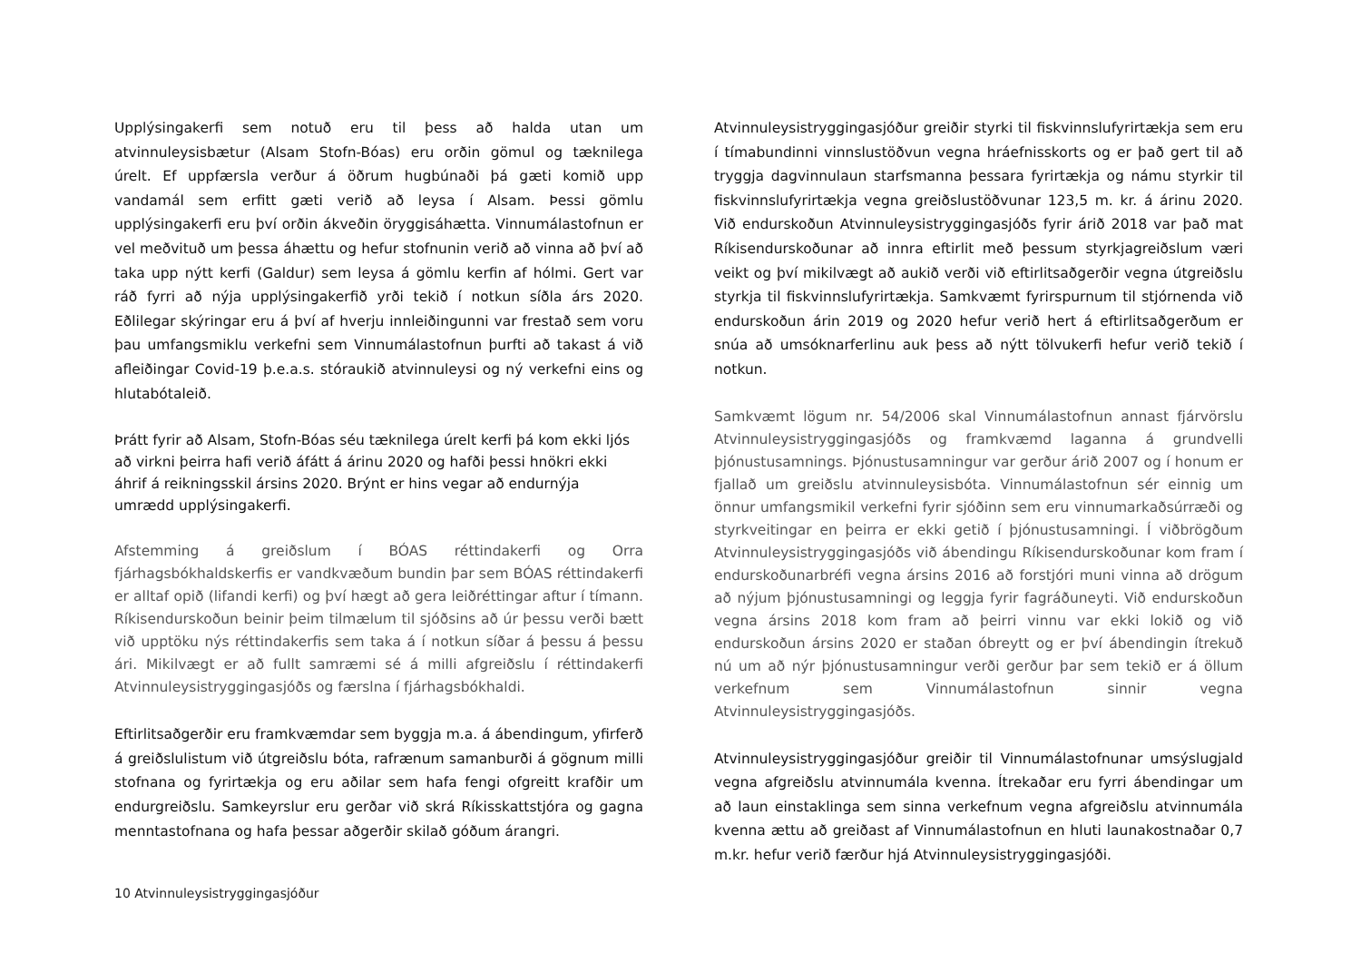Upplýsingakerfi sem notuð eru til þess að halda utan um atvinnuleysisbætur (Alsam Stofn-Bóas) eru orðin gömul og tæknilega úrelt. Ef uppfærsla verður á öðrum hugbúnaði þá gæti komið upp vandamál sem erfitt gæti verið að leysa í Alsam. Þessi gömlu upplýsingakerfi eru því orðin ákveðin öryggisáhætta. Vinnumálastofnun er vel meðvituð um þessa áhættu og hefur stofnunin verið að vinna að því að taka upp nýtt kerfi (Galdur) sem leysa á gömlu kerfin af hólmi. Gert var ráð fyrri að nýja upplýsingakerfið yrði tekið í notkun síðla árs 2020. Eðlilegar skýringar eru á því af hverju innleiðingunni var frestað sem voru þau umfangsmiklu verkefni sem Vinnumálastofnun þurfti að takast á við afleiðingar Covid-19 þ.e.a.s. stóraukið atvinnuleysi og ný verkefni eins og hlutabótaleið.
Þrátt fyrir að Alsam, Stofn-Bóas séu tæknilega úrelt kerfi þá kom ekki ljós að virkni þeirra hafi verið áfátt á árinu 2020 og hafði þessi hnökri ekki áhrif á reikningsskil ársins 2020. Brýnt er hins vegar að endurnýja umrædd upplýsingakerfi.
Afstemming á greiðslum í BÓAS réttindakerfi og Orra fjárhagsbókhaldskerfis er vandkvæðum bundin þar sem BÓAS réttindakerfi er alltaf opið (lifandi kerfi) og því hægt að gera leiðréttingar aftur í tímann. Ríkisendurskoðun beinir þeim tilmælum til sjóðsins að úr þessu verði bætt við upptöku nýs réttindakerfis sem taka á í notkun síðar á þessu á þessu ári. Mikilvægt er að fullt samræmi sé á milli afgreiðslu í réttindakerfi Atvinnuleysistryggingasjóðs og færslna í fjárhagsbókhaldi.
Eftirlitsaðgerðir eru framkvæmdar sem byggja m.a. á ábendingum, yfirferð á greiðslulistum við útgreiðslu bóta, rafrænum samanburði á gögnum milli stofnana og fyrirtækja og eru aðilar sem hafa fengi ofgreitt krafðir um endurgreiðslu. Samkeyrslur eru gerðar við skrá Ríkisskattstjóra og gagna menntastofnana og hafa þessar aðgerðir skilað góðum árangri.
Atvinnuleysistryggingasjóður greiðir styrki til fiskvinnslufyrirtækja sem eru í tímabundinni vinnslustöðvun vegna hráefnisskorts og er það gert til að tryggja dagvinnulaun starfsmanna þessara fyrirtækja og námu styrkir til fiskvinnslufyrirtækja vegna greiðslustöðvunar 123,5 m. kr. á árinu 2020. Við endurskoðun Atvinnuleysistryggingasjóðs fyrir árið 2018 var það mat Ríkisendurskoðunar að innra eftirlit með þessum styrkjagreiðslum væri veikt og því mikilvægt að aukið verði við eftirlitsaðgerðir vegna útgreiðslu styrkja til fiskvinnslufyrirtækja. Samkvæmt fyrirspurnum til stjórnenda við endurskoðun árin 2019 og 2020 hefur verið hert á eftirlitsaðgerðum er snúa að umsóknarferlinu auk þess að nýtt tölvukerfi hefur verið tekið í notkun.
Samkvæmt lögum nr. 54/2006 skal Vinnumálastofnun annast fjárvörslu Atvinnuleysistryggingasjóðs og framkvæmd laganna á grundvelli þjónustusamnings. Þjónustusamningur var gerður árið 2007 og í honum er fjallað um greiðslu atvinnuleysisbóta. Vinnumálastofnun sér einnig um önnur umfangsmikil verkefni fyrir sjóðinn sem eru vinnumarkaðsúrræði og styrkveitingar en þeirra er ekki getið í þjónustusamningi. Í viðbrögðum Atvinnuleysistryggingasjóðs við ábendingu Ríkisendurskoðunar kom fram í endurskoðunarbréfi vegna ársins 2016 að forstjóri muni vinna að drögum að nýjum þjónustusamningi og leggja fyrir fagráðuneyti. Við endurskoðun vegna ársins 2018 kom fram að þeirri vinnu var ekki lokið og við endurskoðun ársins 2020 er staðan óbreytt og er því ábendingin ítrekuð nú um að nýr þjónustusamningur verði gerður þar sem tekið er á öllum verkefnum sem Vinnumálastofnun sinnir vegna Atvinnuleysistryggingasjóðs.
Atvinnuleysistryggingasjóður greiðir til Vinnumálastofnunar umsýslugjald vegna afgreiðslu atvinnumála kvenna. Ítrekaðar eru fyrri ábendingar um að laun einstaklinga sem sinna verkefnum vegna afgreiðslu atvinnumála kvenna ættu að greiðast af Vinnumálastofnun en hluti launakostnaðar 0,7 m.kr. hefur verið færður hjá Atvinnuleysistryggingasjóði.
10 Atvinnuleysistryggingasjóður